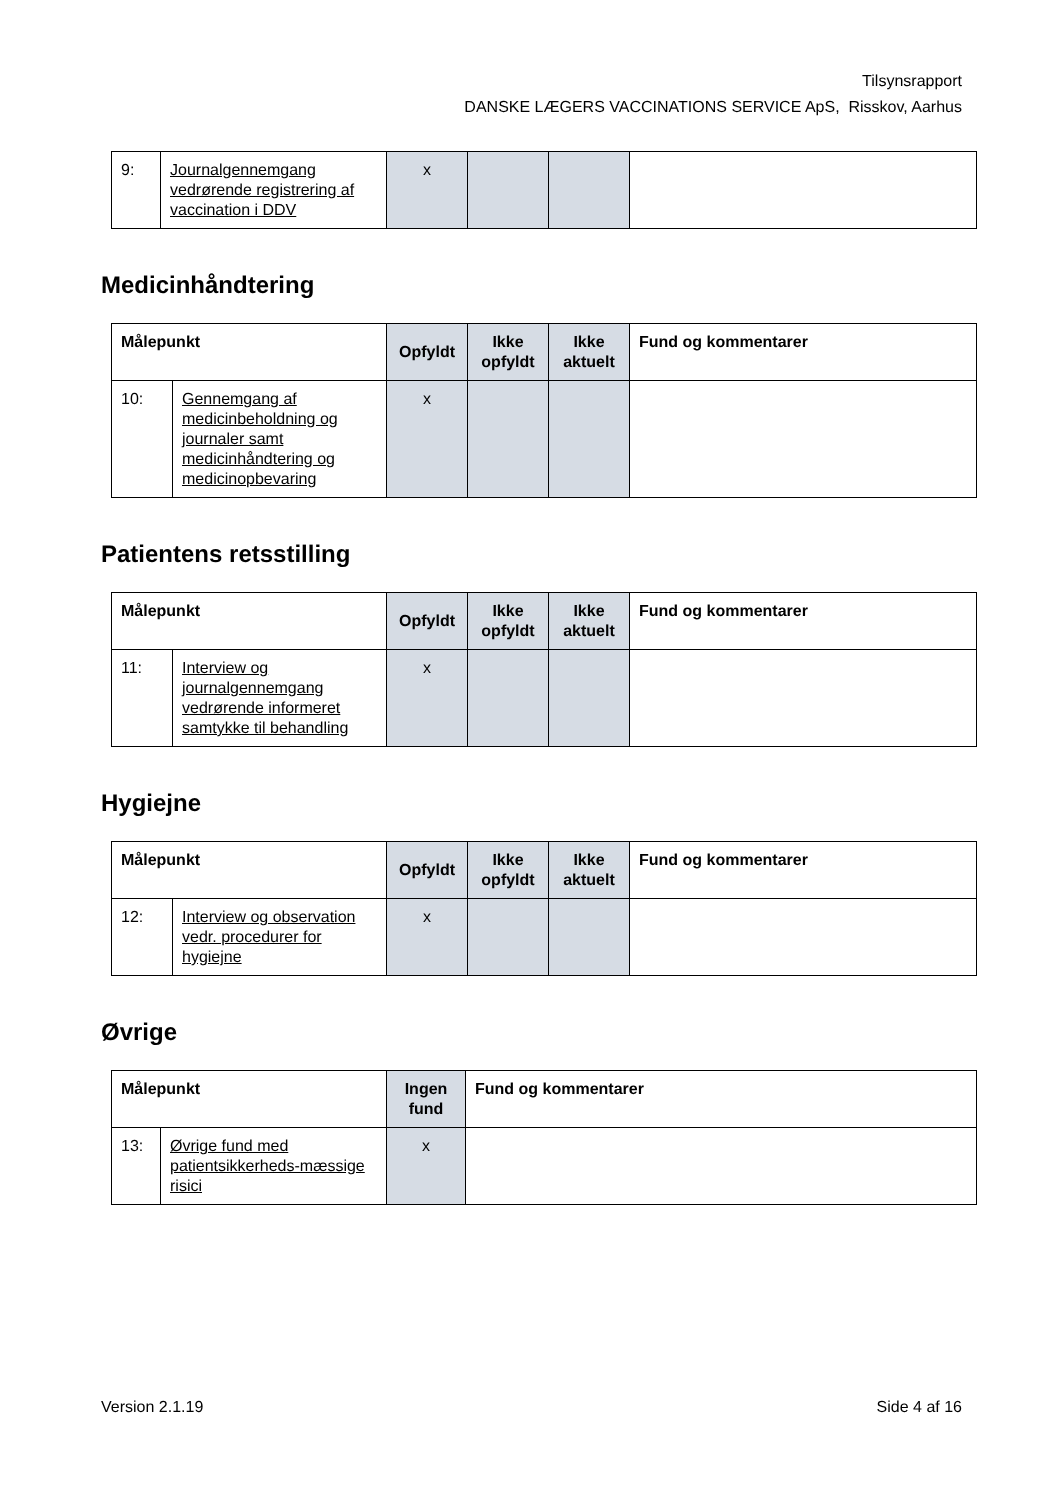Tilsynsrapport
DANSKE LÆGERS VACCINATIONS SERVICE ApS, Risskov, Aarhus
| 9: | Journalgennemgang vedrørende registrering af vaccination i DDV | x | | | |
Medicinhåndtering
| Målepunkt | | Opfyldt | Ikke opfyldt | Ikke aktuelt | Fund og kommentarer |
| --- | --- | --- | --- | --- | --- |
| 10: | Gennemgang af medicinbeholdning og journaler samt medicinhåndtering og medicinopbevaring | x | | | |
Patientens retsstilling
| Målepunkt | | Opfyldt | Ikke opfyldt | Ikke aktuelt | Fund og kommentarer |
| --- | --- | --- | --- | --- | --- |
| 11: | Interview og journalgennemgang vedrørende informeret samtykke til behandling | x | | | |
Hygiejne
| Målepunkt | | Opfyldt | Ikke opfyldt | Ikke aktuelt | Fund og kommentarer |
| --- | --- | --- | --- | --- | --- |
| 12: | Interview og observation vedr. procedurer for hygiejne | x | | | |
Øvrige
| Målepunkt | | Ingen fund | Fund og kommentarer |
| --- | --- | --- | --- |
| 13: | Øvrige fund med patientsikkerheds-mæssige risici | x | |
Version 2.1.19 Side 4 af 16